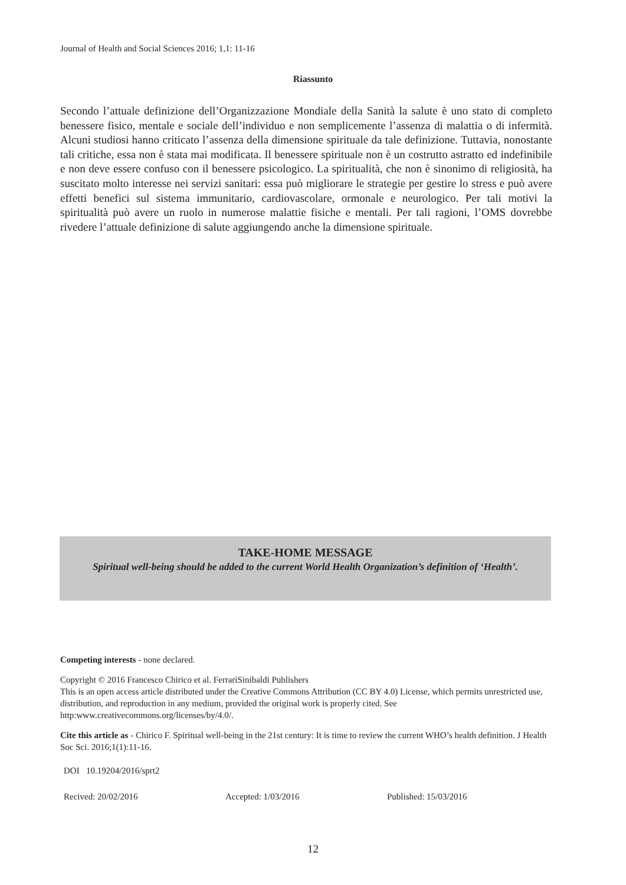Journal of Health and Social Sciences 2016; 1,1: 11-16
Riassunto
Secondo l’attuale definizione dell’Organizzazione Mondiale della Sanità la salute è uno stato di completo benessere fisico, mentale e sociale dell’individuo e non semplicemente l’assenza di malattia o di infermità. Alcuni studiosi hanno criticato l’assenza della dimensione spirituale da tale definizione. Tuttavia, nonostante tali critiche, essa non è stata mai modificata. Il benessere spirituale non è un costrutto astratto ed indefinibile e non deve essere confuso con il benessere psicologico. La spiritualità, che non è sinonimo di religiosità, ha suscitato molto interesse nei servizi sanitari: essa può migliorare le strategie per gestire lo stress e può avere effetti benefici sul sistema immunitario, cardiovascolare, ormonale e neurologico. Per tali motivi la spiritualità può avere un ruolo in numerose malattie fisiche e mentali. Per tali ragioni, l’OMS dovrebbe rivedere l’attuale definizione di salute aggiungendo anche la dimensione spirituale.
TAKE-HOME MESSAGE
Spiritual well-being should be added to the current World Health Organization’s definition of ‘Health’.
Competing interests - none declared.
Copyright © 2016 Francesco Chirico et al. FerrariSinibaldi Publishers
This is an open access article distributed under the Creative Commons Attribution (CC BY 4.0) License, which permits unrestricted use, distribution, and reproduction in any medium, provided the original work is properly cited. See http:www.creativecommons.org/licenses/by/4.0/.
Cite this article as - Chirico F. Spiritual well-being in the 21st century: It is time to review the current WHO’s health definition. J Health Soc Sci. 2016;1(1):11-16.
DOI 10.19204/2016/sprt2
Recived: 20/02/2016 Accepted: 1/03/2016 Published: 15/03/2016
12